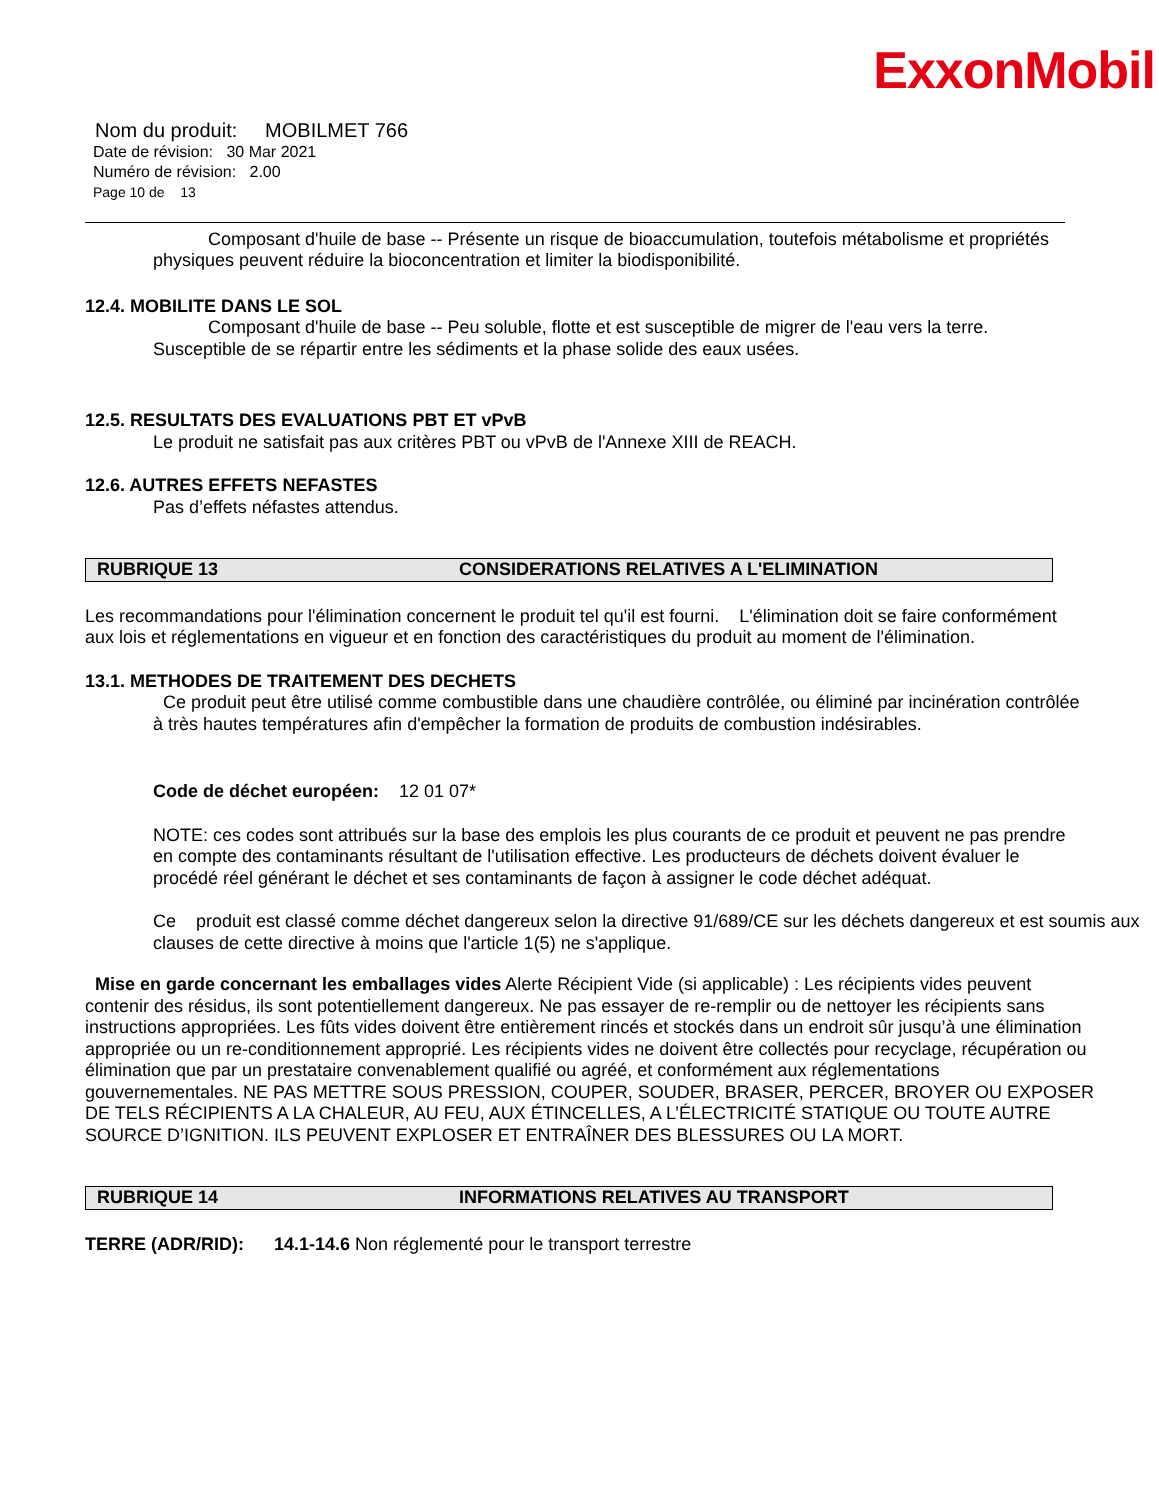ExxonMobil
Nom du produit: MOBILMET 766
Date de révision: 30 Mar 2021
Numéro de révision: 2.00
Page 10 de 13
Composant d'huile de base -- Présente un risque de bioaccumulation, toutefois métabolisme et propriétés physiques peuvent réduire la bioconcentration et limiter la biodisponibilité.
12.4. MOBILITE DANS LE SOL
Composant d'huile de base -- Peu soluble, flotte et est susceptible de migrer de l'eau vers la terre. Susceptible de se répartir entre les sédiments et la phase solide des eaux usées.
12.5. RESULTATS DES EVALUATIONS PBT ET vPvB
Le produit ne satisfait pas aux critères PBT ou vPvB de l'Annexe XIII de REACH.
12.6. AUTRES EFFETS NEFASTES
Pas d’effets néfastes attendus.
RUBRIQUE 13 CONSIDERATIONS RELATIVES A L'ELIMINATION
Les recommandations pour l'élimination concernent le produit tel qu'il est fourni. L'élimination doit se faire conformément aux lois et réglementations en vigueur et en fonction des caractéristiques du produit au moment de l'élimination.
13.1. METHODES DE TRAITEMENT DES DECHETS
Ce produit peut être utilisé comme combustible dans une chaudière contrôlée, ou éliminé par incinération contrôlée à très hautes températures afin d'empêcher la formation de produits de combustion indésirables.
Code de déchet européen: 12 01 07*
NOTE: ces codes sont attribués sur la base des emplois les plus courants de ce produit et peuvent ne pas prendre en compte des contaminants résultant de l'utilisation effective. Les producteurs de déchets doivent évaluer le procédé réel générant le déchet et ses contaminants de façon à assigner le code déchet adéquat.
Ce produit est classé comme déchet dangereux selon la directive 91/689/CE sur les déchets dangereux et est soumis aux clauses de cette directive à moins que l'article 1(5) ne s'applique.
Mise en garde concernant les emballages vides Alerte Récipient Vide (si applicable) : Les récipients vides peuvent contenir des résidus, ils sont potentiellement dangereux. Ne pas essayer de re-remplir ou de nettoyer les récipients sans instructions appropriées. Les fûts vides doivent être entièrement rincés et stockés dans un endroit sûr jusqu’à une élimination appropriée ou un re-conditionnement approprié. Les récipients vides ne doivent être collectés pour recyclage, récupération ou élimination que par un prestataire convenablement qualifié ou agréé, et conformément aux réglementations gouvernementales. NE PAS METTRE SOUS PRESSION, COUPER, SOUDER, BRASER, PERCER, BROYER OU EXPOSER DE TELS RÉCIPIENTS A LA CHALEUR, AU FEU, AUX ÉTINCELLES, A L’ÉLECTRICITÉ STATIQUE OU TOUTE AUTRE SOURCE D’IGNITION. ILS PEUVENT EXPLOSER ET ENTRAÎNER DES BLESSURES OU LA MORT.
RUBRIQUE 14 INFORMATIONS RELATIVES AU TRANSPORT
TERRE (ADR/RID): 14.1-14.6 Non réglementé pour le transport terrestre